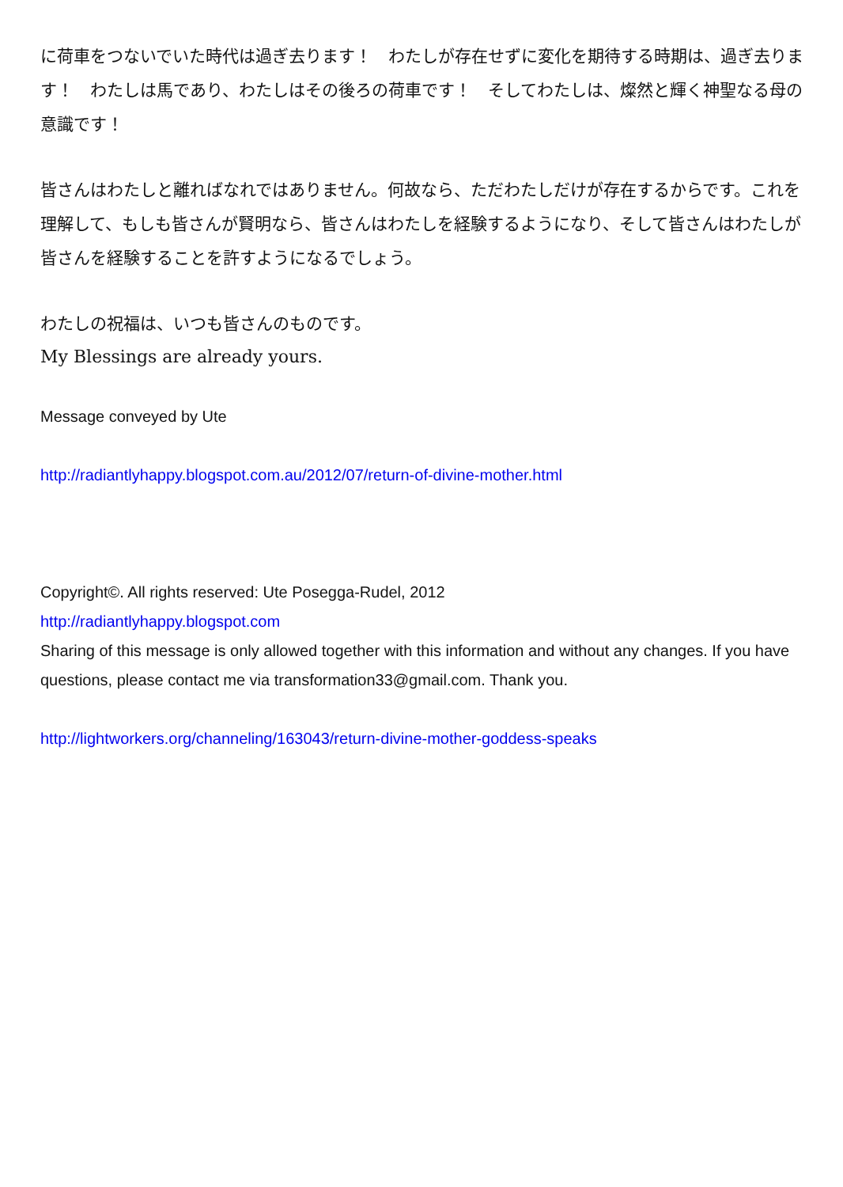に荷車をつないでいた時代は過ぎ去ります！　わたしが存在せずに変化を期待する時期は、過ぎ去ります！　わたしは馬であり、わたしはその後ろの荷車です！　そしてわたしは、燦然と輝く神聖なる母の意識です！
皆さんはわたしと離ればなれではありません。何故なら、ただわたしだけが存在するからです。これを理解して、もしも皆さんが賢明なら、皆さんはわたしを経験するようになり、そして皆さんはわたしが皆さんを経験することを許すようになるでしょう。
わたしの祝福は、いつも皆さんのものです。
My Blessings are already yours.
Message conveyed by Ute
http://radiantlyhappy.blogspot.com.au/2012/07/return-of-divine-mother.html
Copyright©. All rights reserved: Ute Posegga-Rudel, 2012
http://radiantlyhappy.blogspot.com
Sharing of this message is only allowed together with this information and without any changes. If you have questions, please contact me via transformation33@gmail.com. Thank you.
http://lightworkers.org/channeling/163043/return-divine-mother-goddess-speaks